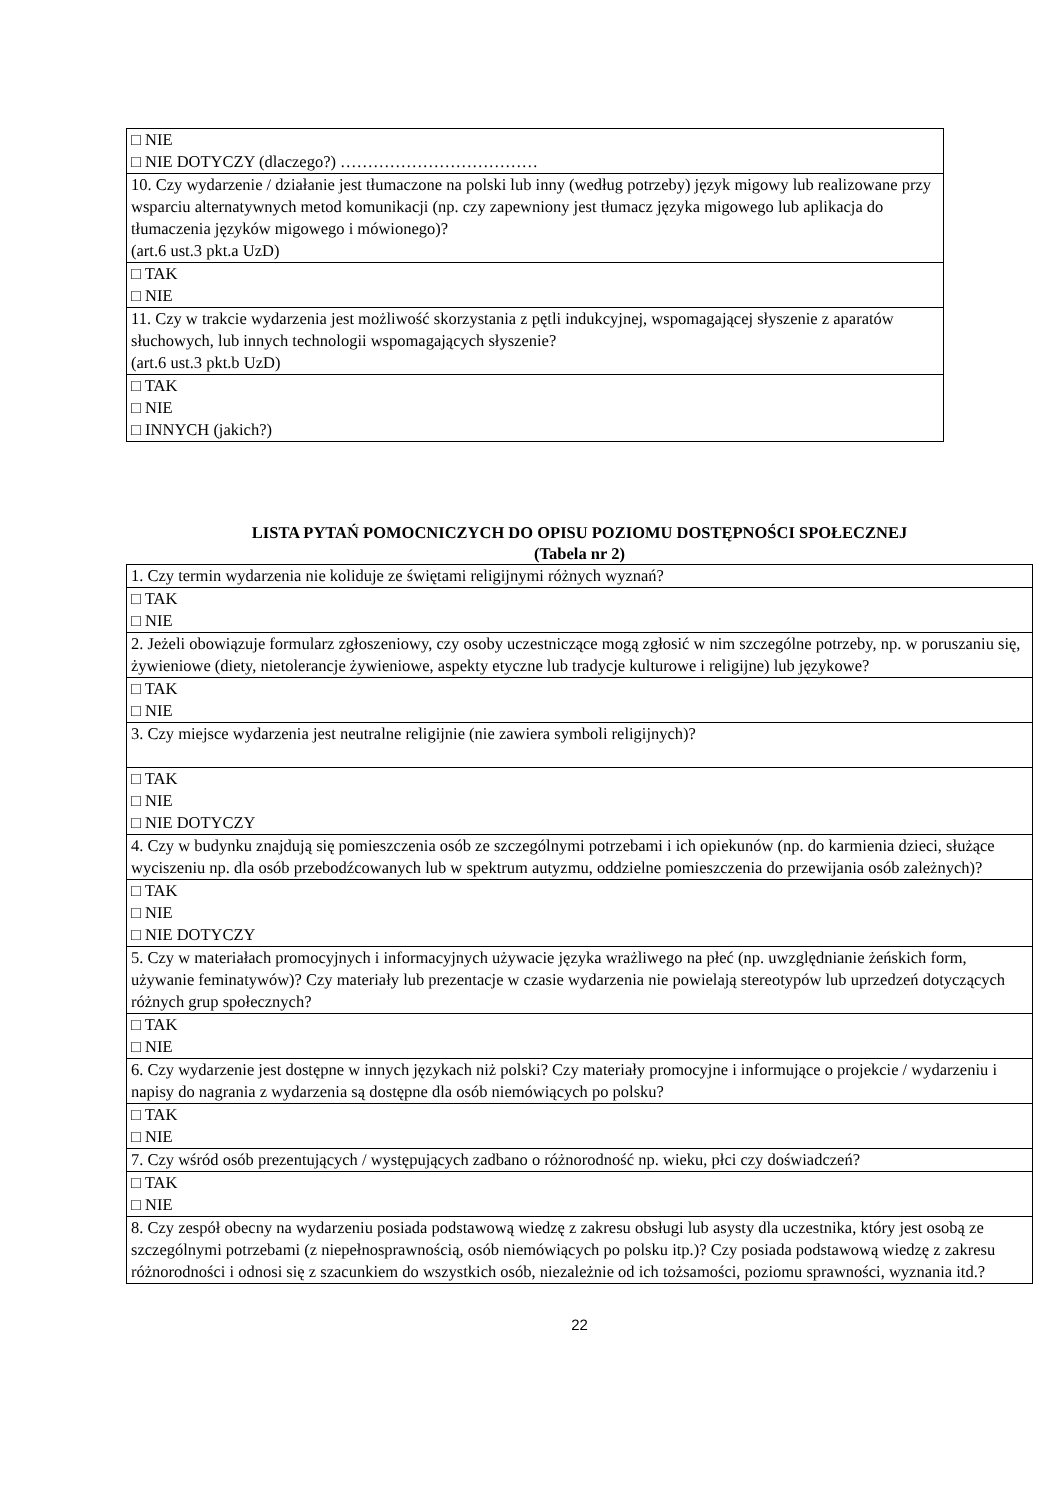| □ NIE □ NIE DOTYCZY (dlaczego?) ……………………………… |
| 10. Czy wydarzenie / działanie jest tłumaczone na polski lub inny (według potrzeby) język migowy lub realizowane przy wsparciu alternatywnych metod komunikacji (np. czy zapewniony jest tłumacz języka migowego lub aplikacja do tłumaczenia języków migowego i mówionego)? (art.6 ust.3 pkt.a UzD) |
| □ TAK □ NIE |
| 11. Czy w trakcie wydarzenia jest możliwość skorzystania z pętli indukcyjnej, wspomagającej słyszenie z aparatów słuchowych, lub innych technologii wspomagających słyszenie? (art.6 ust.3 pkt.b UzD) |
| □ TAK □ NIE □ INNYCH (jakich?) |
LISTA PYTAŃ POMOCNICZYCH DO OPISU POZIOMU DOSTĘPNOŚCI SPOŁECZNEJ
(Tabela nr 2)
| 1. Czy termin wydarzenia nie koliduje ze świętami religijnymi różnych wyznań? |
| □ TAK □ NIE |
| 2. Jeżeli obowiązuje formularz zgłoszeniowy, czy osoby uczestniczące mogą zgłosić w nim szczególne potrzeby, np. w poruszaniu się, żywieniowe (diety, nietolerancje żywieniowe, aspekty etyczne lub tradycje kulturowe i religijne) lub językowe? |
| □ TAK □ NIE |
| 3. Czy miejsce wydarzenia jest neutralne religijnie (nie zawiera symboli religijnych)? |
| □ TAK □ NIE □ NIE DOTYCZY |
| 4. Czy w budynku znajdują się pomieszczenia osób ze szczególnymi potrzebami i ich opiekunów (np. do karmienia dzieci, służące wyciszeniu np. dla osób przebodźcowanych lub w spektrum autyzmu, oddzielne pomieszczenia do przewijania osób zależnych)? |
| □ TAK □ NIE □ NIE DOTYCZY |
| 5. Czy w materiałach promocyjnych i informacyjnych używacie języka wrażliwego na płeć (np. uwzględnianie żeńskich form, używanie feminatywów)? Czy materiały lub prezentacje w czasie wydarzenia nie powielają stereotypów lub uprzedzeń dotyczących różnych grup społecznych? |
| □ TAK □ NIE |
| 6. Czy wydarzenie jest dostępne w innych językach niż polski? Czy materiały promocyjne i informujące o projekcie / wydarzeniu i napisy do nagrania z wydarzenia są dostępne dla osób niemówiących po polsku? |
| □ TAK □ NIE |
| 7. Czy wśród osób prezentujących / występujących zadbano o różnorodność np. wieku, płci czy doświadczeń? |
| □ TAK □ NIE |
| 8. Czy zespół obecny na wydarzeniu posiada podstawową wiedzę z zakresu obsługi lub asysty dla uczestnika, który jest osobą ze szczególnymi potrzebami (z niepełnosprawnością, osób niemówiących po polsku itp.)? Czy posiada podstawową wiedzę z zakresu różnorodności i odnosi się z szacunkiem do wszystkich osób, niezależnie od ich tożsamości, poziomu sprawności, wyznania itd.? |
22